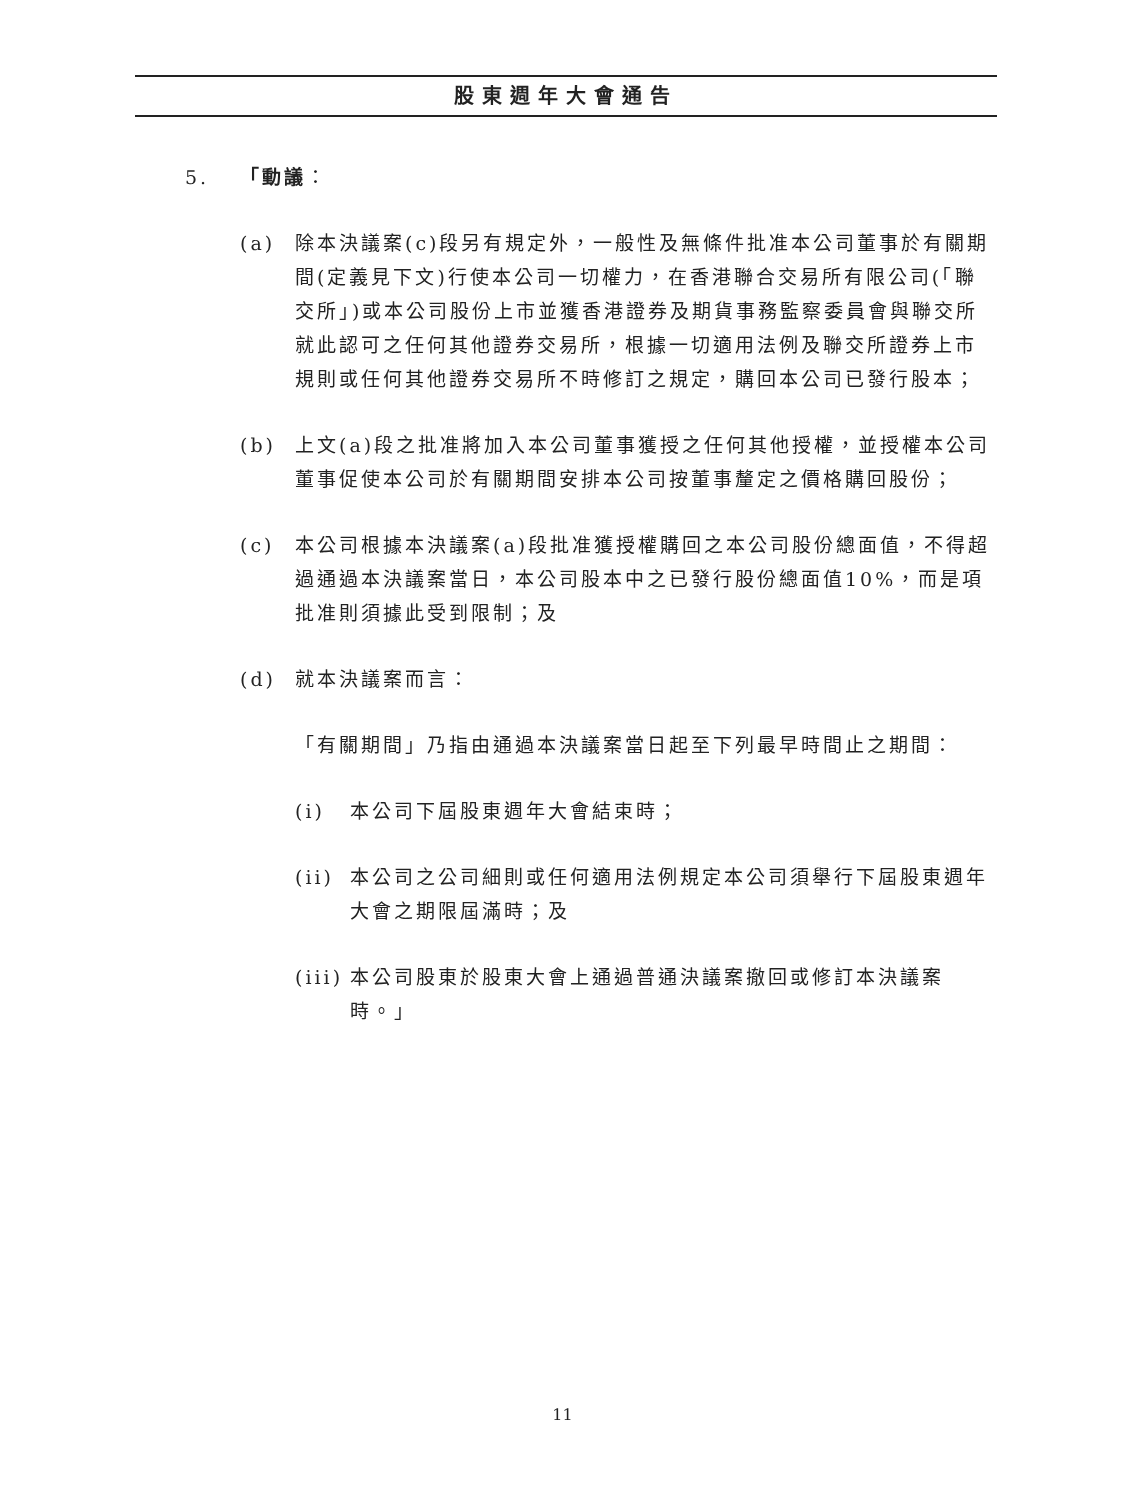股東週年大會通告
5. 「動議：
(a) 除本決議案(c)段另有規定外，一般性及無條件批准本公司董事於有關期間(定義見下文)行使本公司一切權力，在香港聯合交易所有限公司(「聯交所」)或本公司股份上市並獲香港證券及期貨事務監察委員會與聯交所就此認可之任何其他證券交易所，根據一切適用法例及聯交所證券上市規則或任何其他證券交易所不時修訂之規定，購回本公司已發行股本；
(b) 上文(a)段之批准將加入本公司董事獲授之任何其他授權，並授權本公司董事促使本公司於有關期間安排本公司按董事釐定之價格購回股份；
(c) 本公司根據本決議案(a)段批准獲授權購回之本公司股份總面值，不得超過通過本決議案當日，本公司股本中之已發行股份總面值10%，而是項批准則須據此受到限制；及
(d) 就本決議案而言：
「有關期間」乃指由通過本決議案當日起至下列最早時間止之期間：
(i) 本公司下屆股東週年大會結束時；
(ii)
本公司之公司細則或任何適用法例規定本公司須舉行下屆股東週年大會之期限屆滿時；及
(iii)
本公司股東於股東大會上通過普通決議案撤回或修訂本決議案時。」
11